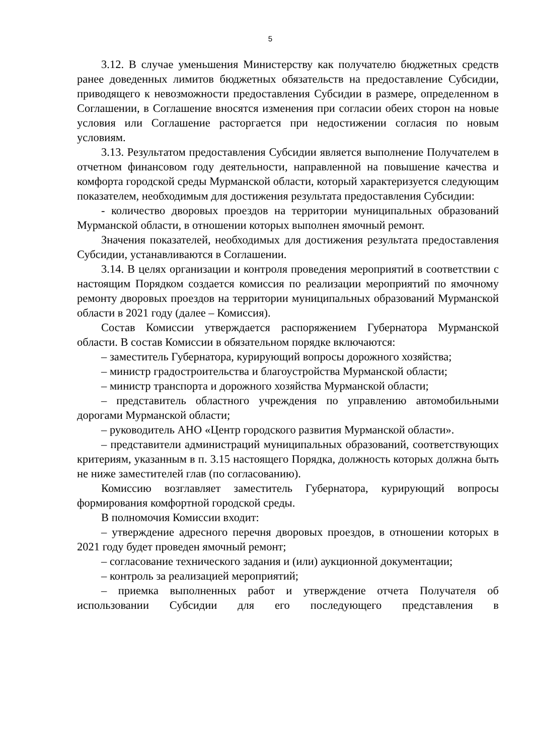5
3.12. В случае уменьшения Министерству как получателю бюджетных средств ранее доведенных лимитов бюджетных обязательств на предоставление Субсидии, приводящего к невозможности предоставления Субсидии в размере, определенном в Соглашении, в Соглашение вносятся изменения при согласии обеих сторон на новые условия или Соглашение расторгается при недостижении согласия по новым условиям.
3.13. Результатом предоставления Субсидии является выполнение Получателем в отчетном финансовом году деятельности, направленной на повышение качества и комфорта городской среды Мурманской области, который характеризуется следующим показателем, необходимым для достижения результата предоставления Субсидии:
- количество дворовых проездов на территории муниципальных образований Мурманской области, в отношении которых выполнен ямочный ремонт.
Значения показателей, необходимых для достижения результата предоставления Субсидии, устанавливаются в Соглашении.
3.14. В целях организации и контроля проведения мероприятий в соответствии с настоящим Порядком создается комиссия по реализации мероприятий по ямочному ремонту дворовых проездов на территории муниципальных образований Мурманской области в 2021 году (далее – Комиссия).
Состав Комиссии утверждается распоряжением Губернатора Мурманской области. В состав Комиссии в обязательном порядке включаются:
– заместитель Губернатора, курирующий вопросы дорожного хозяйства;
– министр градостроительства и благоустройства Мурманской области;
– министр транспорта и дорожного хозяйства Мурманской области;
– представитель областного учреждения по управлению автомобильными дорогами Мурманской области;
– руководитель АНО «Центр городского развития Мурманской области».
– представители администраций муниципальных образований, соответствующих критериям, указанным в п. 3.15 настоящего Порядка, должность которых должна быть не ниже заместителей глав (по согласованию).
Комиссию возглавляет заместитель Губернатора, курирующий вопросы формирования комфортной городской среды.
В полномочия Комиссии входит:
– утверждение адресного перечня дворовых проездов, в отношении которых в 2021 году будет проведен ямочный ремонт;
– согласование технического задания и (или) аукционной документации;
– контроль за реализацией мероприятий;
– приемка выполненных работ и утверждение отчета Получателя об использовании Субсидии для его последующего представления в